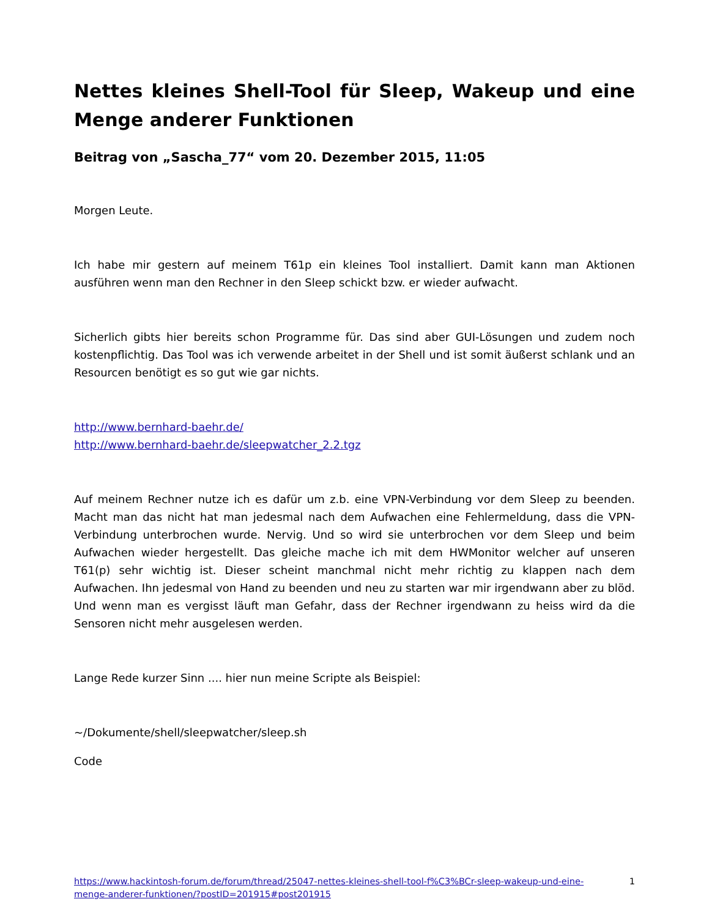Nettes kleines Shell-Tool für Sleep, Wakeup und eine Menge anderer Funktionen
Beitrag von „Sascha_77“ vom 20. Dezember 2015, 11:05
Morgen Leute.
Ich habe mir gestern auf meinem T61p ein kleines Tool installiert. Damit kann man Aktionen ausführen wenn man den Rechner in den Sleep schickt bzw. er wieder aufwacht.
Sicherlich gibts hier bereits schon Programme für. Das sind aber GUI-Lösungen und zudem noch kostenpflichtig. Das Tool was ich verwende arbeitet in der Shell und ist somit äußerst schlank und an Resourcen benötigt es so gut wie gar nichts.
http://www.bernhard-baehr.de/
http://www.bernhard-baehr.de/sleepwatcher_2.2.tgz
Auf meinem Rechner nutze ich es dafür um z.b. eine VPN-Verbindung vor dem Sleep zu beenden. Macht man das nicht hat man jedesmal nach dem Aufwachen eine Fehlermeldung, dass die VPN-Verbindung unterbrochen wurde. Nervig. Und so wird sie unterbrochen vor dem Sleep und beim Aufwachen wieder hergestellt. Das gleiche mache ich mit dem HWMonitor welcher auf unseren T61(p) sehr wichtig ist. Dieser scheint manchmal nicht mehr richtig zu klappen nach dem Aufwachen. Ihn jedesmal von Hand zu beenden und neu zu starten war mir irgendwann aber zu blöd. Und wenn man es vergisst läuft man Gefahr, dass der Rechner irgendwann zu heiss wird da die Sensoren nicht mehr ausgelesen werden.
Lange Rede kurzer Sinn .... hier nun meine Scripte als Beispiel:
~/Dokumente/shell/sleepwatcher/sleep.sh
Code
https://www.hackintosh-forum.de/forum/thread/25047-nettes-kleines-shell-tool-f%C3%BCr-sleep-wakeup-und-eine-menge-anderer-funktionen/?postID=201915#post201915 1